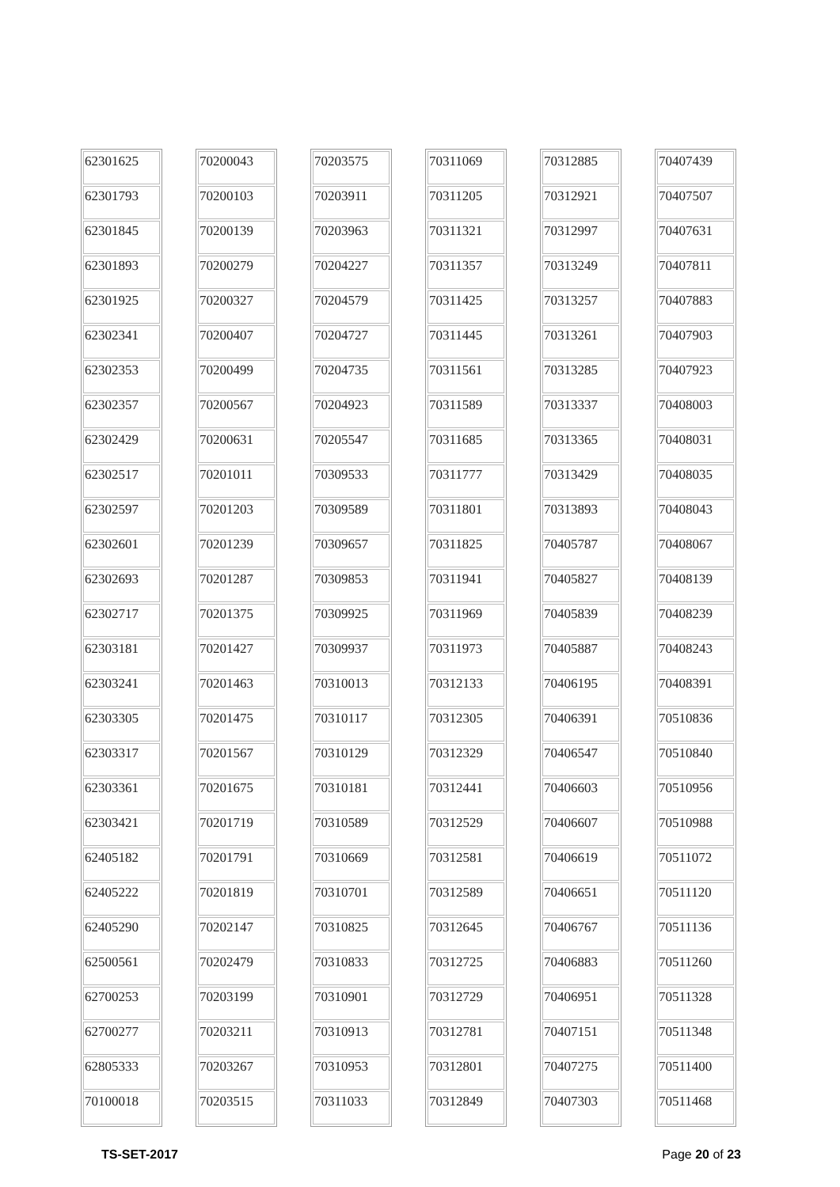| 62301625 |
| 62301793 |
| 62301845 |
| 62301893 |
| 62301925 |
| 62302341 |
| 62302353 |
| 62302357 |
| 62302429 |
| 62302517 |
| 62302597 |
| 62302601 |
| 62302693 |
| 62302717 |
| 62303181 |
| 62303241 |
| 62303305 |
| 62303317 |
| 62303361 |
| 62303421 |
| 62405182 |
| 62405222 |
| 62405290 |
| 62500561 |
| 62700253 |
| 62700277 |
| 62805333 |
| 70100018 |
| 70200043 |
| 70200103 |
| 70200139 |
| 70200279 |
| 70200327 |
| 70200407 |
| 70200499 |
| 70200567 |
| 70200631 |
| 70201011 |
| 70201203 |
| 70201239 |
| 70201287 |
| 70201375 |
| 70201427 |
| 70201463 |
| 70201475 |
| 70201567 |
| 70201675 |
| 70201719 |
| 70201791 |
| 70201819 |
| 70202147 |
| 70202479 |
| 70203199 |
| 70203211 |
| 70203267 |
| 70203515 |
| 70203575 |
| 70203911 |
| 70203963 |
| 70204227 |
| 70204579 |
| 70204727 |
| 70204735 |
| 70204923 |
| 70205547 |
| 70309533 |
| 70309589 |
| 70309657 |
| 70309853 |
| 70309925 |
| 70309937 |
| 70310013 |
| 70310117 |
| 70310129 |
| 70310181 |
| 70310589 |
| 70310669 |
| 70310701 |
| 70310825 |
| 70310833 |
| 70310901 |
| 70310913 |
| 70310953 |
| 70311033 |
| 70311069 |
| 70311205 |
| 70311321 |
| 70311357 |
| 70311425 |
| 70311445 |
| 70311561 |
| 70311589 |
| 70311685 |
| 70311777 |
| 70311801 |
| 70311825 |
| 70311941 |
| 70311969 |
| 70311973 |
| 70312133 |
| 70312305 |
| 70312329 |
| 70312441 |
| 70312529 |
| 70312581 |
| 70312589 |
| 70312645 |
| 70312725 |
| 70312729 |
| 70312781 |
| 70312801 |
| 70312849 |
| 70312885 |
| 70312921 |
| 70312997 |
| 70313249 |
| 70313257 |
| 70313261 |
| 70313285 |
| 70313337 |
| 70313365 |
| 70313429 |
| 70313893 |
| 70405787 |
| 70405827 |
| 70405839 |
| 70405887 |
| 70406195 |
| 70406391 |
| 70406547 |
| 70406603 |
| 70406607 |
| 70406619 |
| 70406651 |
| 70406767 |
| 70406883 |
| 70406951 |
| 70407151 |
| 70407275 |
| 70407303 |
| 70407439 |
| 70407507 |
| 70407631 |
| 70407811 |
| 70407883 |
| 70407903 |
| 70407923 |
| 70408003 |
| 70408031 |
| 70408035 |
| 70408043 |
| 70408067 |
| 70408139 |
| 70408239 |
| 70408243 |
| 70408391 |
| 70510836 |
| 70510840 |
| 70510956 |
| 70510988 |
| 70511072 |
| 70511120 |
| 70511136 |
| 70511260 |
| 70511328 |
| 70511348 |
| 70511400 |
| 70511468 |
TS-SET-2017 Page 20 of 23